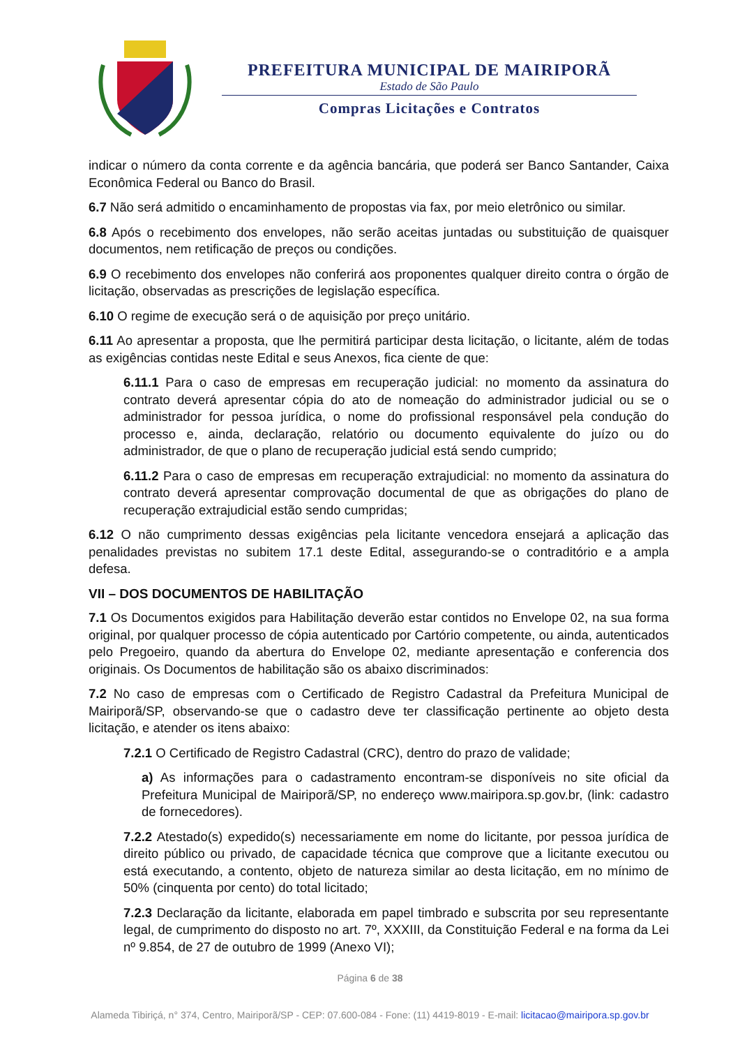PREFEITURA MUNICIPAL DE MAIRIPORÃ
Estado de São Paulo
Compras Licitações e Contratos
indicar o número da conta corrente e da agência bancária, que poderá ser Banco Santander, Caixa Econômica Federal ou Banco do Brasil.
6.7 Não será admitido o encaminhamento de propostas via fax, por meio eletrônico ou similar.
6.8 Após o recebimento dos envelopes, não serão aceitas juntadas ou substituição de quaisquer documentos, nem retificação de preços ou condições.
6.9 O recebimento dos envelopes não conferirá aos proponentes qualquer direito contra o órgão de licitação, observadas as prescrições de legislação específica.
6.10 O regime de execução será o de aquisição por preço unitário.
6.11 Ao apresentar a proposta, que lhe permitirá participar desta licitação, o licitante, além de todas as exigências contidas neste Edital e seus Anexos, fica ciente de que:
6.11.1 Para o caso de empresas em recuperação judicial: no momento da assinatura do contrato deverá apresentar cópia do ato de nomeação do administrador judicial ou se o administrador for pessoa jurídica, o nome do profissional responsável pela condução do processo e, ainda, declaração, relatório ou documento equivalente do juízo ou do administrador, de que o plano de recuperação judicial está sendo cumprido;
6.11.2 Para o caso de empresas em recuperação extrajudicial: no momento da assinatura do contrato deverá apresentar comprovação documental de que as obrigações do plano de recuperação extrajudicial estão sendo cumpridas;
6.12 O não cumprimento dessas exigências pela licitante vencedora ensejará a aplicação das penalidades previstas no subitem 17.1 deste Edital, assegurando-se o contraditório e a ampla defesa.
VII – DOS DOCUMENTOS DE HABILITAÇÃO
7.1 Os Documentos exigidos para Habilitação deverão estar contidos no Envelope 02, na sua forma original, por qualquer processo de cópia autenticado por Cartório competente, ou ainda, autenticados pelo Pregoeiro, quando da abertura do Envelope 02, mediante apresentação e conferencia dos originais. Os Documentos de habilitação são os abaixo discriminados:
7.2 No caso de empresas com o Certificado de Registro Cadastral da Prefeitura Municipal de Mairiporã/SP, observando-se que o cadastro deve ter classificação pertinente ao objeto desta licitação, e atender os itens abaixo:
7.2.1 O Certificado de Registro Cadastral (CRC), dentro do prazo de validade;
a) As informações para o cadastramento encontram-se disponíveis no site oficial da Prefeitura Municipal de Mairiporã/SP, no endereço www.mairipora.sp.gov.br, (link: cadastro de fornecedores).
7.2.2 Atestado(s) expedido(s) necessariamente em nome do licitante, por pessoa jurídica de direito público ou privado, de capacidade técnica que comprove que a licitante executou ou está executando, a contento, objeto de natureza similar ao desta licitação, em no mínimo de 50% (cinquenta por cento) do total licitado;
7.2.3 Declaração da licitante, elaborada em papel timbrado e subscrita por seu representante legal, de cumprimento do disposto no art. 7º, XXXIII, da Constituição Federal e na forma da Lei nº 9.854, de 27 de outubro de 1999 (Anexo VI);
Página 6 de 38
Alameda Tibiriçá, n° 374, Centro, Mairiporã/SP - CEP: 07.600-084 - Fone: (11) 4419-8019 - E-mail: licitacao@mairipora.sp.gov.br